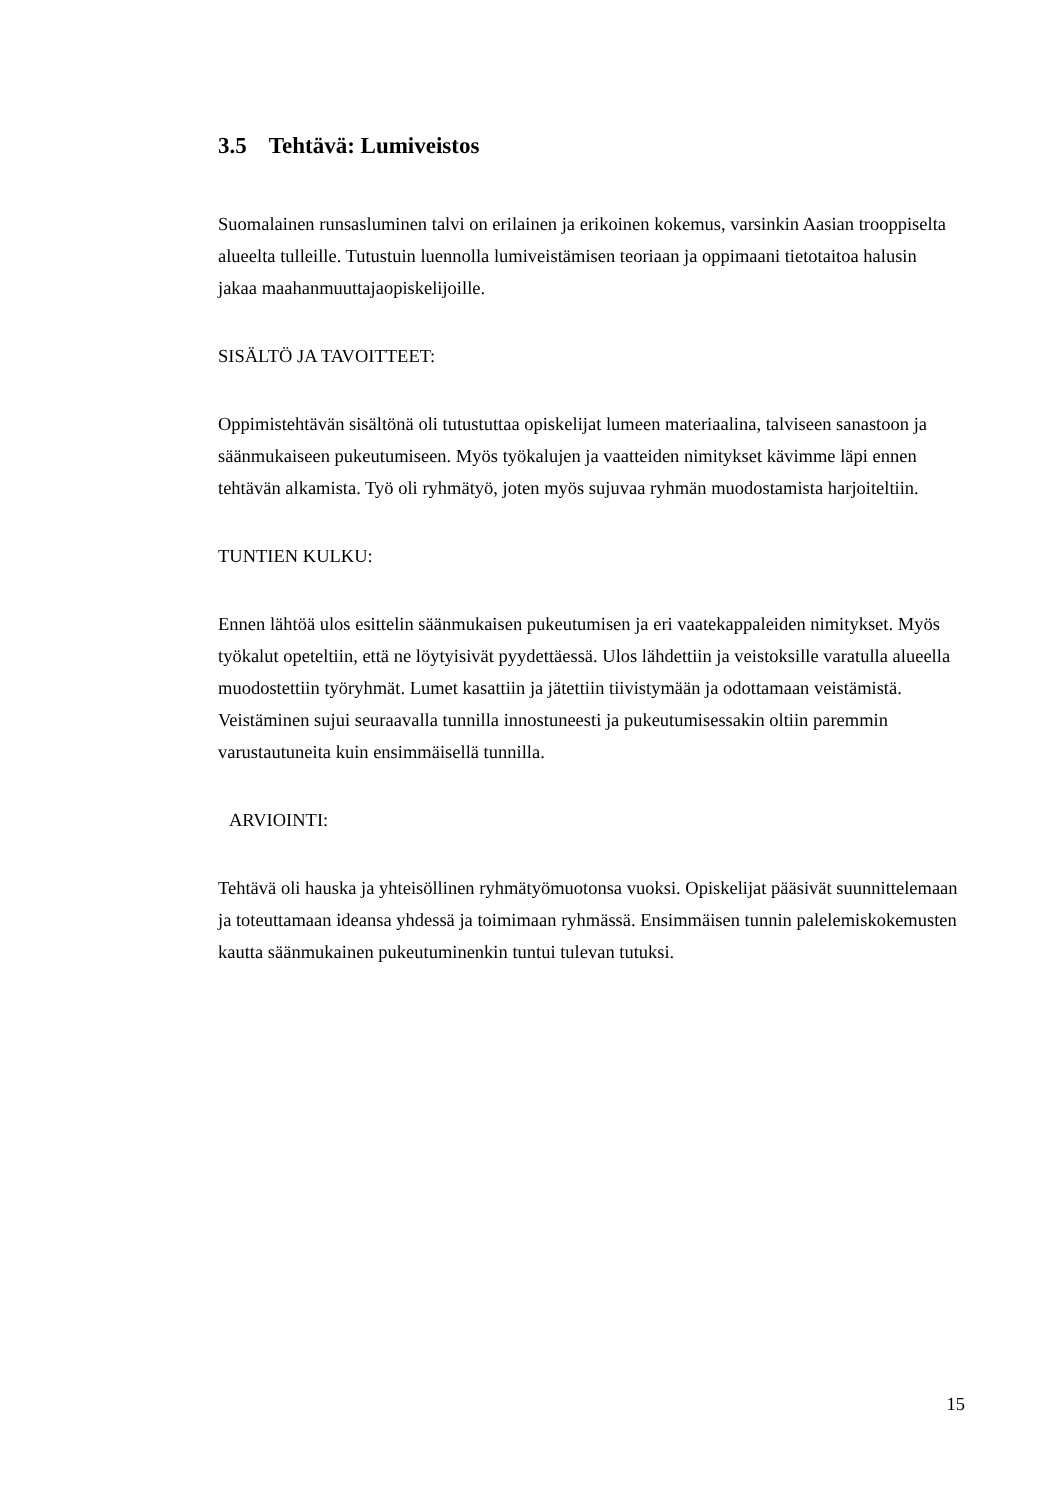3.5 Tehtävä: Lumiveistos
Suomalainen runsasluminen talvi on erilainen ja erikoinen kokemus, varsinkin Aasian trooppiselta alueelta tulleille. Tutustuin luennolla lumiveistämisen teoriaan ja oppimaani tietotaitoa halusin jakaa maahanmuuttajaopiskelijoille.
SISÄLTÖ JA TAVOITTEET:
Oppimistehtävän sisältönä oli tutustuttaa opiskelijat lumeen materiaalina, talviseen sanastoon ja säänmukaiseen pukeutumiseen. Myös työkalujen ja vaatteiden nimitykset kävimme läpi ennen tehtävän alkamista. Työ oli ryhmätyö, joten myös sujuvaa ryhmän muodostamista harjoiteltiin.
TUNTIEN KULKU:
Ennen lähtöä ulos esittelin säänmukaisen pukeutumisen ja eri vaatekappaleiden nimitykset. Myös työkalut opeteltiin, että ne löytyisivät pyydettäessä. Ulos lähdettiin ja veistoksille varatulla alueella muodostettiin työryhmät. Lumet kasattiin ja jätettiin tiivistymään ja odottamaan veistämistä. Veistäminen sujui seuraavalla tunnilla innostuneesti ja pukeutumisessakin oltiin paremmin varustautuneita kuin ensimmäisellä tunnilla.
ARVIOINTI:
Tehtävä oli hauska ja yhteisöllinen ryhmätyömuotonsa vuoksi. Opiskelijat pääsivät suunnittelemaan ja toteuttamaan ideansa yhdessä ja toimimaan ryhmässä. Ensimmäisen tunnin palelemiskokemusten kautta säänmukainen pukeutuminenkin tuntui tulevan tutuksi.
15